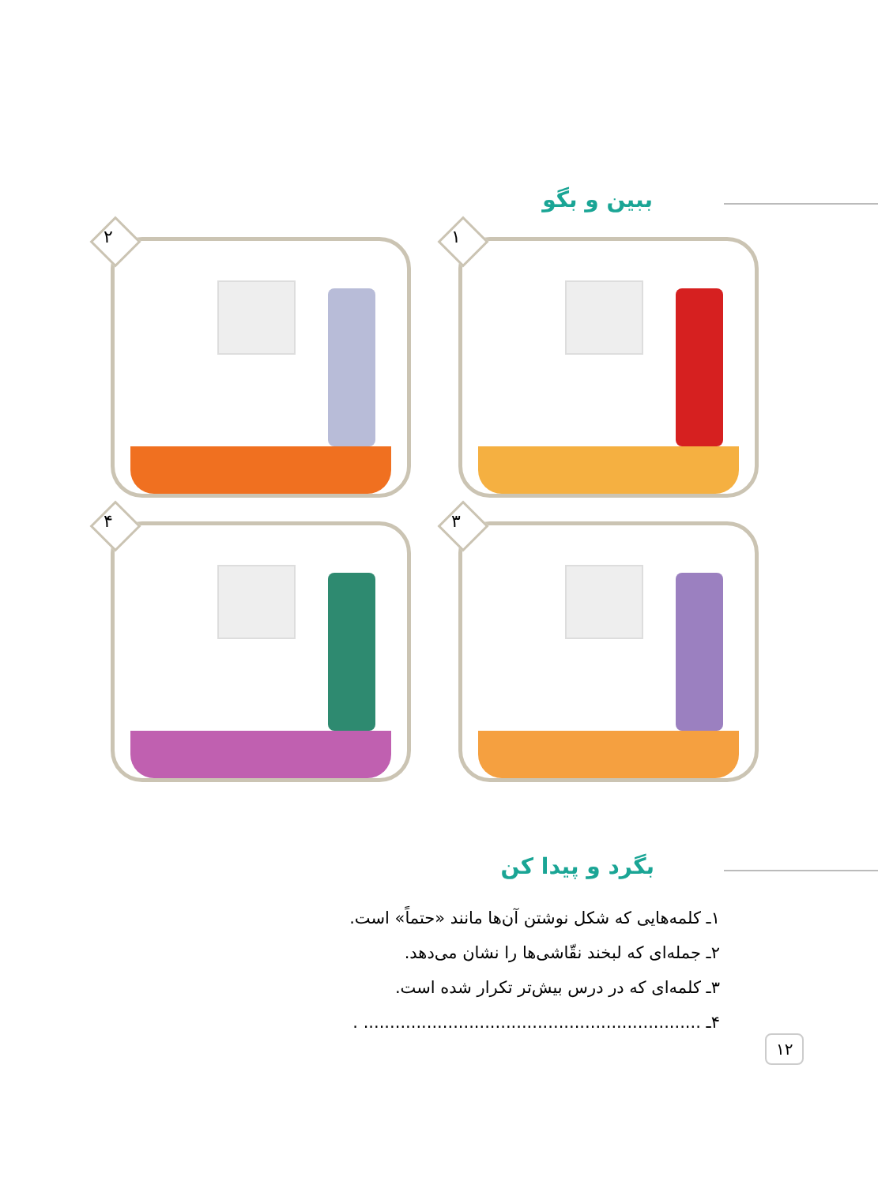ببین و بگو
۱
۲
۳
۴
بگرد و پیدا کن
۱ـ کلمه‌هایی که شکل نوشتن آن‌ها مانند «حتماً» است.
۲ـ جمله‌ای که لبخند نقّاشی‌ها را نشان می‌دهد.
۳ـ کلمه‌ای که در درس بیش‌تر تکرار شده است.
۴ـ ................................................................ .
۱۲